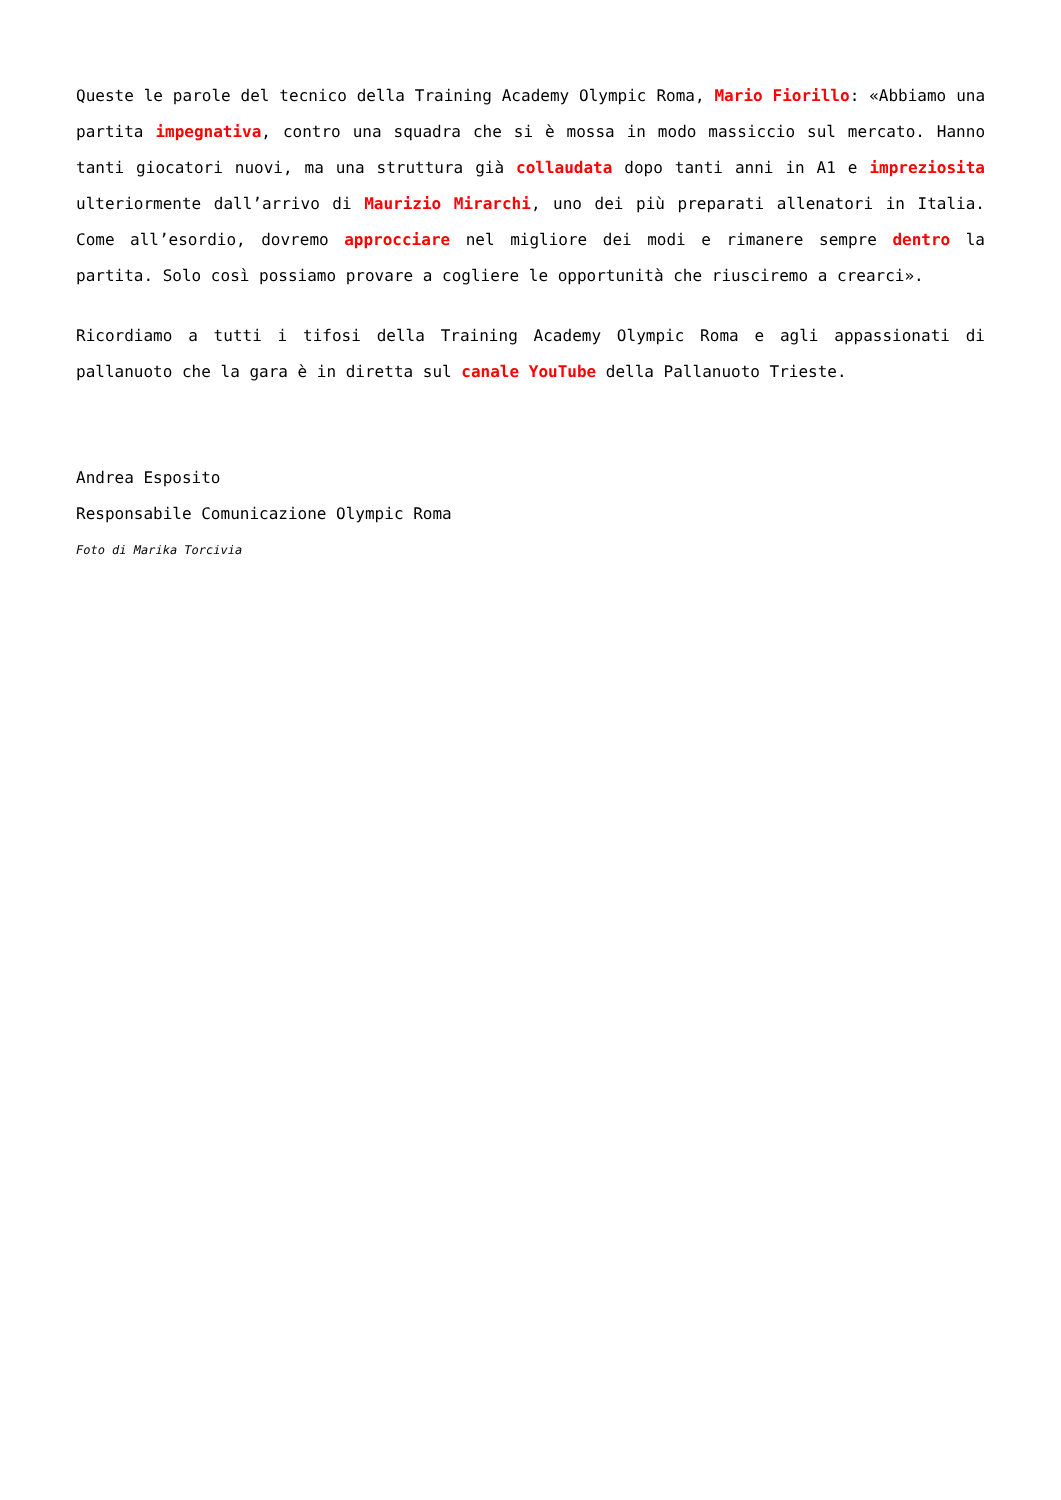Queste le parole del tecnico della Training Academy Olympic Roma, Mario Fiorillo: «Abbiamo una partita impegnativa, contro una squadra che si è mossa in modo massiccio sul mercato. Hanno tanti giocatori nuovi, ma una struttura già collaudata dopo tanti anni in A1 e impreziosita ulteriormente dall’arrivo di Maurizio Mirarchi, uno dei più preparati allenatori in Italia. Come all’esordio, dovremo approcciare nel migliore dei modi e rimanere sempre dentro la partita. Solo così possiamo provare a cogliere le opportunità che riusciremo a crearci».
Ricordiamo a tutti i tifosi della Training Academy Olympic Roma e agli appassionati di pallanuoto che la gara è in diretta sul canale YouTube della Pallanuoto Trieste.
Andrea Esposito
Responsabile Comunicazione Olympic Roma
Foto di Marika Torcivia